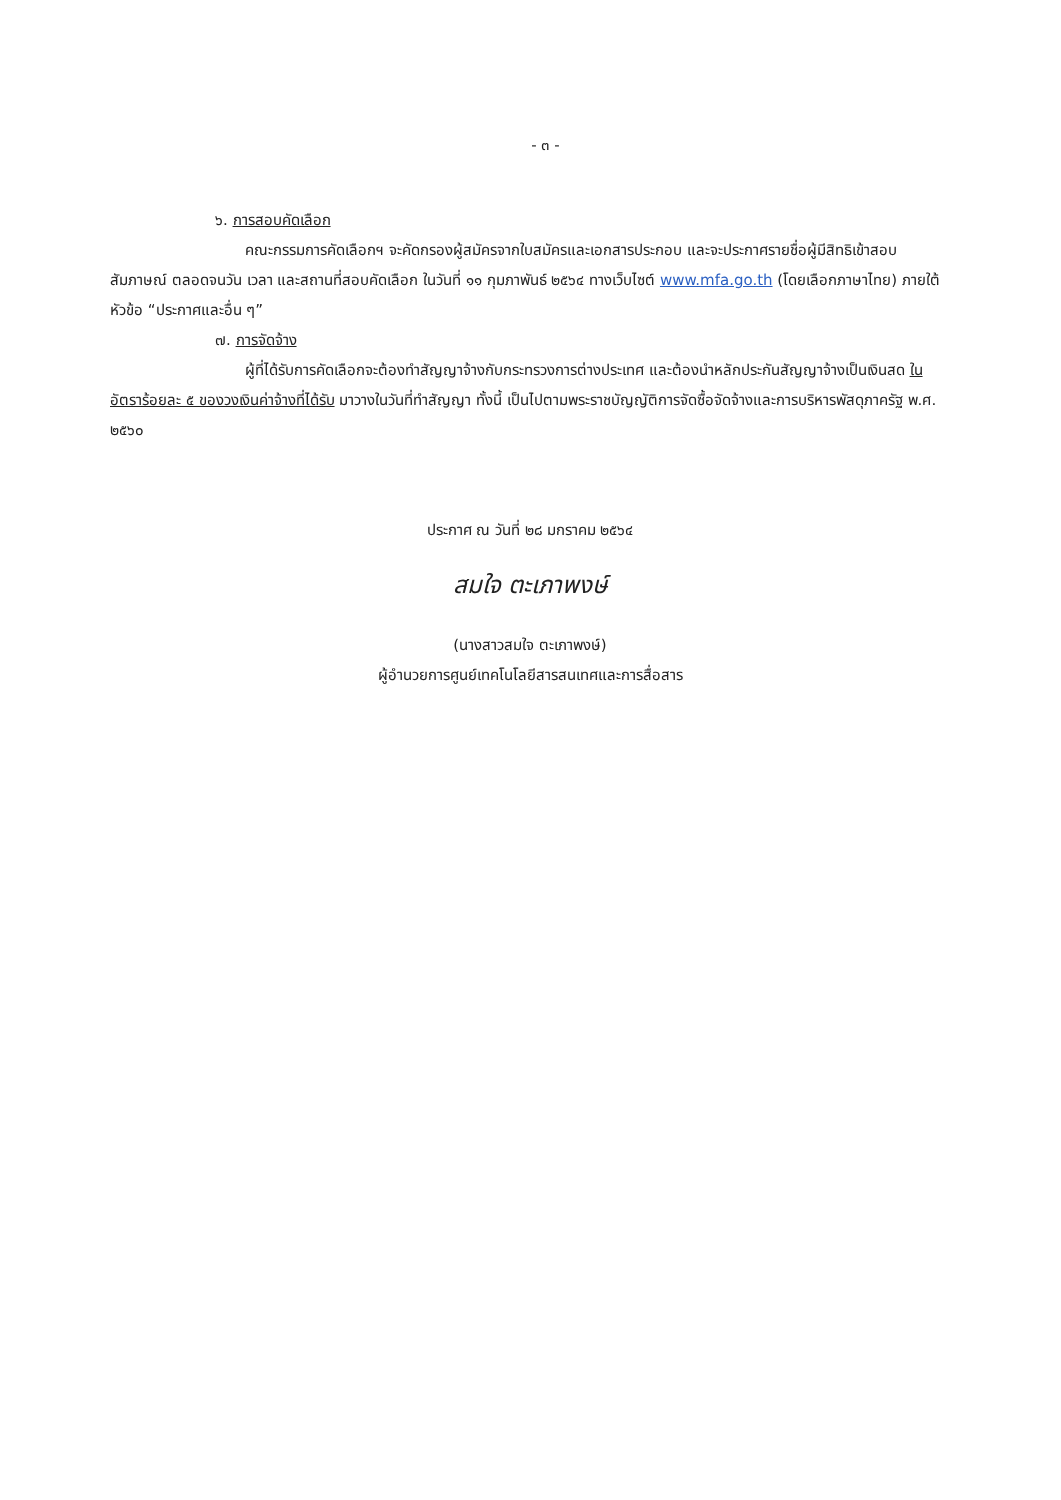- ๓ -
๖. การสอบคัดเลือก
คณะกรรมการคัดเลือกฯ จะคัดกรองผู้สมัครจากใบสมัครและเอกสารประกอบ และจะประกาศรายชื่อผู้มีสิทธิเข้าสอบสัมภาษณ์ ตลอดจนวัน เวลา และสถานที่สอบคัดเลือก ในวันที่ ๑๑ กุมภาพันธ์ ๒๕๖๔ ทางเว็บไซต์ www.mfa.go.th (โดยเลือกภาษาไทย) ภายใต้หัวข้อ “ประกาศและอื่น ๆ”
๗. การจัดจ้าง
ผู้ที่ได้รับการคัดเลือกจะต้องทำสัญญาจ้างกับกระทรวงการต่างประเทศ และต้องนำหลักประกันสัญญาจ้างเป็นเงินสด ในอัตราร้อยละ ๕ ของวงเงินค่าจ้างที่ได้รับ มาวางในวันที่ทำสัญญา ทั้งนี้ เป็นไปตามพระราชบัญญัติการจัดซื้อจัดจ้างและการบริหารพัสดุภาครัฐ พ.ศ. ๒๕๖๐
ประกาศ ณ วันที่ ๒๘ มกราคม ๒๕๖๔
สมใจ ตะเภาพงษ์
(นางสาวสมใจ ตะเภาพงษ์)
ผู้อำนวยการศูนย์เทคโนโลยีสารสนเทศและการสื่อสาร